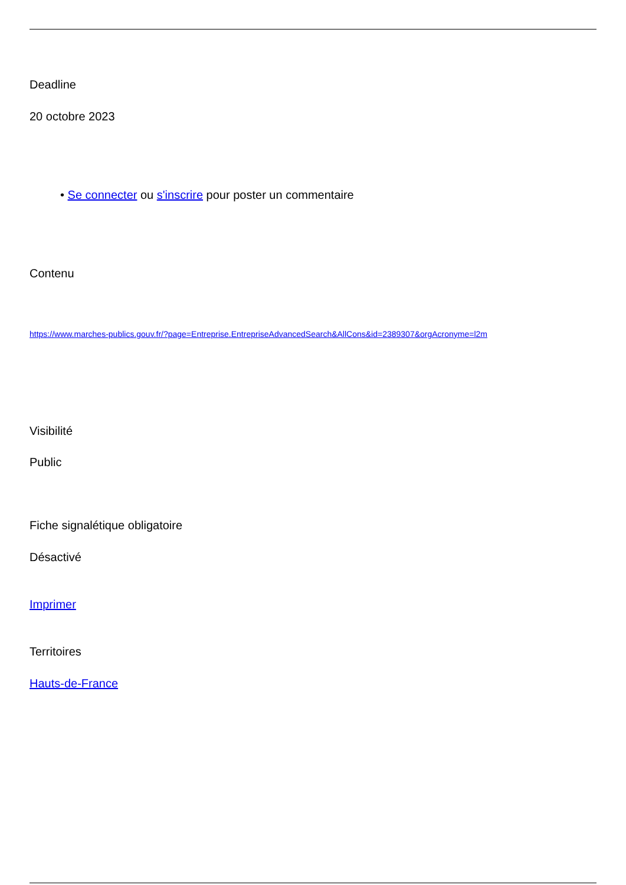Deadline
20 octobre 2023
• Se connecter ou s'inscrire pour poster un commentaire
Contenu
https://www.marches-publics.gouv.fr/?page=Entreprise.EntrepriseAdvancedSearch&AllCons&id=2389307&orgAcronyme=l2m
Visibilité
Public
Fiche signalétique obligatoire
Désactivé
Imprimer
Territoires
Hauts-de-France